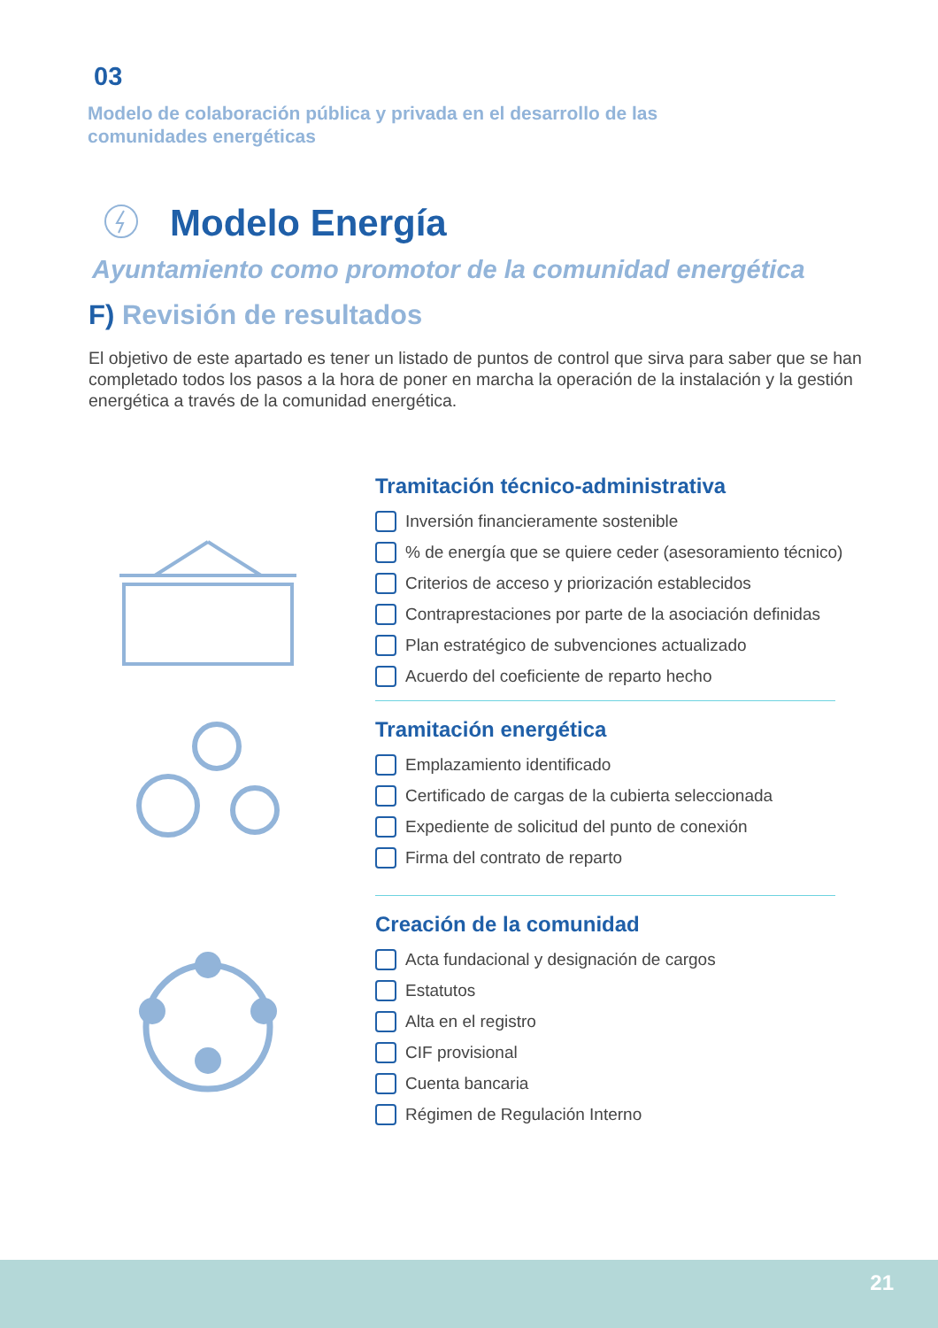03
Modelo de colaboración pública y privada en el desarrollo de las comunidades energéticas
Modelo Energía
Ayuntamiento como promotor de la comunidad energética
F) Revisión de resultados
El objetivo de este apartado es tener un listado de puntos de control que sirva para saber que se han completado todos los pasos a la hora de poner en marcha la operación de la instalación y la gestión energética a través de la comunidad energética.
Tramitación técnico-administrativa
Inversión financieramente sostenible
% de energía que se quiere ceder (asesoramiento técnico)
Criterios de acceso y priorización establecidos
Contraprestaciones por parte de la asociación definidas
Plan estratégico de subvenciones actualizado
Acuerdo del coeficiente de reparto hecho
Tramitación energética
Emplazamiento identificado
Certificado de cargas de la cubierta seleccionada
Expediente de solicitud del punto de conexión
Firma del contrato de reparto
Creación de la comunidad
Acta fundacional y designación de cargos
Estatutos
Alta en el registro
CIF provisional
Cuenta bancaria
Régimen de Regulación Interno
21